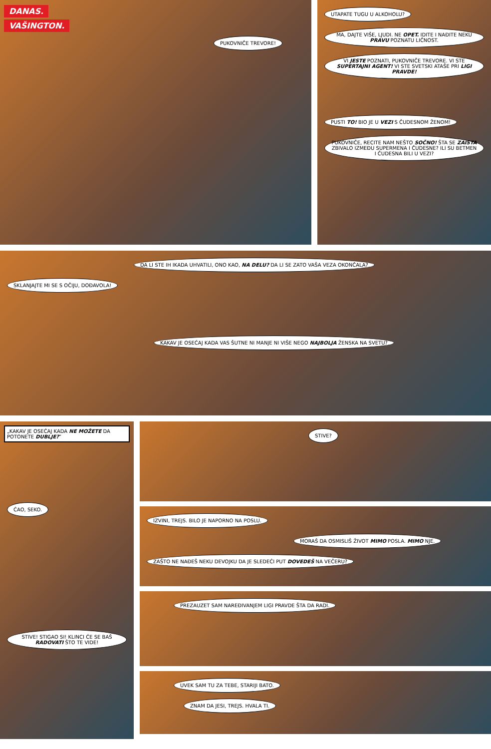DANAS.
VAŠINGTON.
PUKOVNIČE TREVORE!
UTAPATE TUGU U ALKOHOLU?
MA, DAJTE VIŠE, LJUDI. NE OPET. IDITE I NAĐITE NEKU PRAVU POZNATU LIČNOST.
VI JESTE POZNATI, PUKOVNIČE TREVORE. VI STE SUPERTAJNI AGENT! VI STE SVETSKI ATAŠE PRI LIGI PRAVDE!
PUSTI TO! BIO JE U VEZI S ČUDESNOM ŽENOM! PUKOVNIČE, RECITE NAM NEŠTO SOČNO! ŠTA SE ZAISTA ZBIVALO IZMEĐU SUPERMENA I ČUDESNE? ILI SU BETMEN I ČUDESNA BILI U VEZI?
DA LI STE IH IKADA UHVATILI, ONO KAO, NA DELU? DA LI SE ZATO VAŠA VEZA OKONČALA?
SKLANJAJTE MI SE S OČIJU, DOĐAVOLA!
KAKAV JE OSEĆAJ KADA VAS ŠUTNE NI MANJE NI VIŠE NEGO NAJBOLJA ŽENSKA NA SVETU?
„KAKAV JE OSEĆAJ KADA NE MOŽETE DA POTONETE DUBLJE?”
ĆAO, SEKO.
STIVE! STIGAO SI! KLINCI ĆE SE BAŠ RADOVATI ŠTO TE VIDE!
STIVE?
IZVINI, TREJS. BILO JE NAPORNO NA POSLU.
MORAŠ DA OSMISLIŠ ŽIVOT MIMO POSLA. MIMO NJE.
ZAŠTO NE NAĐEŠ NEKU DEVOJKU DA JE SLEDEĆI PUT DOVEDEŠ NA VEČERU?
PREZAUZET SAM NAREĐIVANJEM LIGI PRAVDE ŠTA DA RADI.
UVEK SAM TU ZA TEBE, STARIJI BATO.
ZNAM DA JESI, TREJS. HVALA TI.